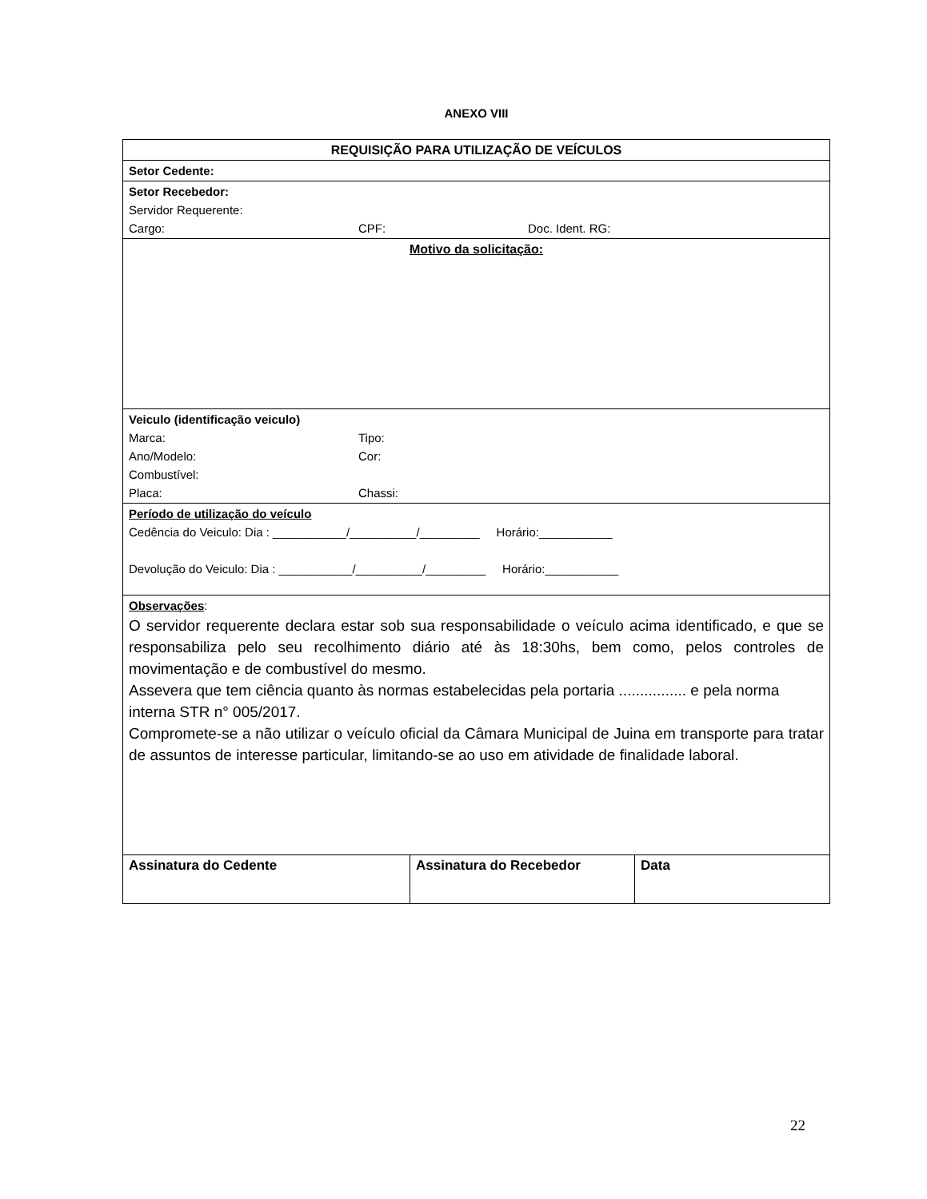ANEXO VIII
| REQUISIÇÃO PARA UTILIZAÇÃO DE VEÍCULOS | | |
| Setor Cedente: | | |
| Setor Recebedor: Servidor Requerente: Cargo: CPF: Doc. Ident. RG: | | |
| Motivo da solicitação: | | |
| Veiculo (identificação veiculo) Marca: Tipo: Ano/Modelo: Cor: Combustível: Placa: Chassi: | | |
| Período de utilização do veículo Cedência do Veiculo: Dia : ___________/__________/_________ Horário:___________ Devolução do Veiculo: Dia : ___________/__________/_________ Horário:___________ | | |
| Observações : O servidor requerente declara estar sob sua responsabilidade o veículo acima identificado, e que se responsabiliza pelo seu recolhimento diário até às 18:30hs, bem como, pelos controles de movimentação e de combustível do mesmo. Assevera que tem ciência quanto às normas estabelecidas pela portaria ................ e pela norma interna STR n° 005/2017. Compromete-se a não utilizar o veículo oficial da Câmara Municipal de Juina em transporte para tratar de assuntos de interesse particular, limitando-se ao uso em atividade de finalidade laboral. | | |
| Assinatura do Cedente | Assinatura do Recebedor | Data |
22